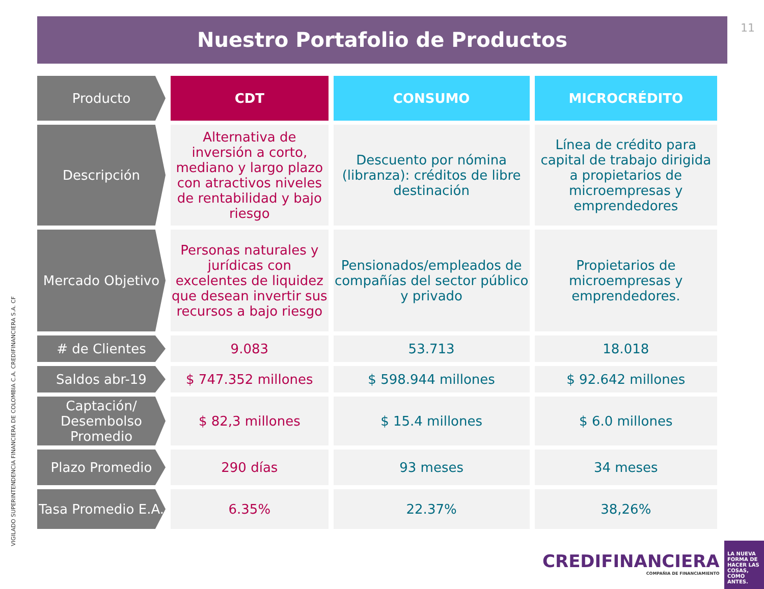11
Nuestro Portafolio de Productos
| Producto | CDT | CONSUMO | MICROCRÉDITO |
| --- | --- | --- | --- |
| Descripción | Alternativa de inversión a corto, mediano y largo plazo con atractivos niveles de rentabilidad y bajo riesgo | Descuento por nómina (libranza): créditos de libre destinación | Línea de crédito para capital de trabajo dirigida a propietarios de microempresas y emprendedores |
| Mercado Objetivo | Personas naturales y jurídicas con excelentes de liquidez que desean invertir sus recursos a bajo riesgo | Pensionados/empleados de compañías del sector público y privado | Propietarios de microempresas y emprendedores. |
| # de Clientes | 9.083 | 53.713 | 18.018 |
| Saldos abr-19 | $ 747.352 millones | $ 598.944 millones | $ 92.642 millones |
| Captación/ Desembolso Promedio | $ 82,3 millones | $ 15.4 millones | $ 6.0 millones |
| Plazo Promedio | 290 días | 93 meses | 34 meses |
| Tasa Promedio E.A. | 6.35% | 22.37% | 38,26% |
VIGILADO SUPERINTENDENCIA FINANCIERA DE COLOMBIA C.A. CREDIFINANCIERA S.A. CF
CREDIFINANCIERA
COMPAÑIA DE FINANCIAMIENTO
LA NUEVA FORMA DE HACER LAS COSAS, COMO ANTES.